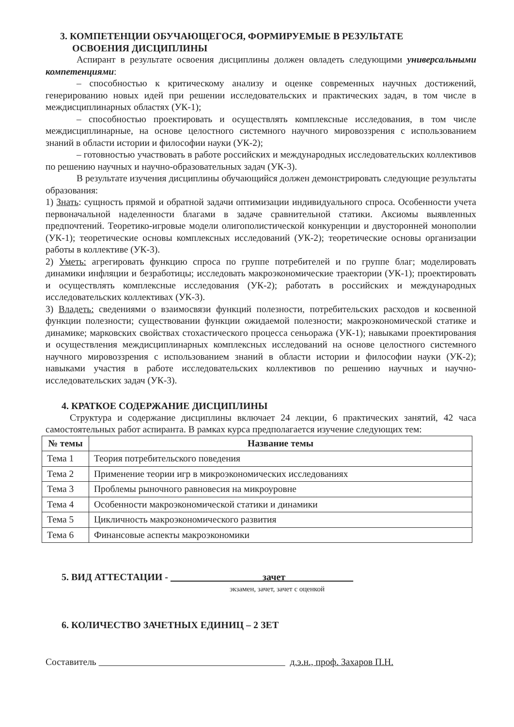3. КОМПЕТЕНЦИИ ОБУЧАЮЩЕГОСЯ, ФОРМИРУЕМЫЕ В РЕЗУЛЬТАТЕ
ОСВОЕНИЯ ДИСЦИПЛИНЫ
Аспирант в результате освоения дисциплины должен овладеть следующими универсальными компетенциями:
– способностью к критическому анализу и оценке современных научных достижений, генерированию новых идей при решении исследовательских и практических задач, в том числе в междисциплинарных областях (УК-1);
– способностью проектировать и осуществлять комплексные исследования, в том числе междисциплинарные, на основе целостного системного научного мировоззрения с использованием знаний в области истории и философии науки (УК-2);
– готовностью участвовать в работе российских и международных исследовательских коллективов по решению научных и научно-образовательных задач (УК-3).
В результате изучения дисциплины обучающийся должен демонстрировать следующие результаты образования:
1) Знать: сущность прямой и обратной задачи оптимизации индивидуального спроса. Особенности учета первоначальной наделенности благами в задаче сравнительной статики. Аксиомы выявленных предпочтений. Теоретико-игровые модели олигополистической конкуренции и двусторонней монополии (УК-1); теоретические основы комплексных исследований (УК-2); теоретические основы организации работы в коллективе (УК-3).
2) Уметь: агрегировать функцию спроса по группе потребителей и по группе благ; моделировать динамики инфляции и безработицы; исследовать макроэкономические траектории (УК-1); проектировать и осуществлять комплексные исследования (УК-2); работать в российских и международных исследовательских коллективах (УК-3).
3) Владеть: сведениями о взаимосвязи функций полезности, потребительских расходов и косвенной функции полезности; существовании функции ожидаемой полезности; макроэкономической статике и динамике; марковских свойствах стохастического процесса сеньоража (УК-1); навыками проектирования и осуществления междисциплинарных комплексных исследований на основе целостного системного научного мировоззрения с использованием знаний в области истории и философии науки (УК-2); навыками участия в работе исследовательских коллективов по решению научных и научно-исследовательских задач (УК-3).
4. КРАТКОЕ СОДЕРЖАНИЕ ДИСЦИПЛИНЫ
Структура и содержание дисциплины включает 24 лекции, 6 практических занятий, 42 часа самостоятельных работ аспиранта. В рамках курса предполагается изучение следующих тем:
| № темы | Название темы |
| --- | --- |
| Тема 1 | Теория потребительского поведения |
| Тема 2 | Применение теории игр в микроэкономических исследованиях |
| Тема 3 | Проблемы рыночного равновесия на микроуровне |
| Тема 4 | Особенности макроэкономической статики и динамики |
| Тема 5 | Цикличность макроэкономического развития |
| Тема 6 | Финансовые аспекты макроэкономики |
5. ВИД АТТЕСТАЦИИ - зачет
экзамен, зачет, зачет с оценкой
6. КОЛИЧЕСТВО ЗАЧЕТНЫХ ЕДИНИЦ – 2 ЗЕТ
Составитель д.э.н., проф. Захаров П.Н.